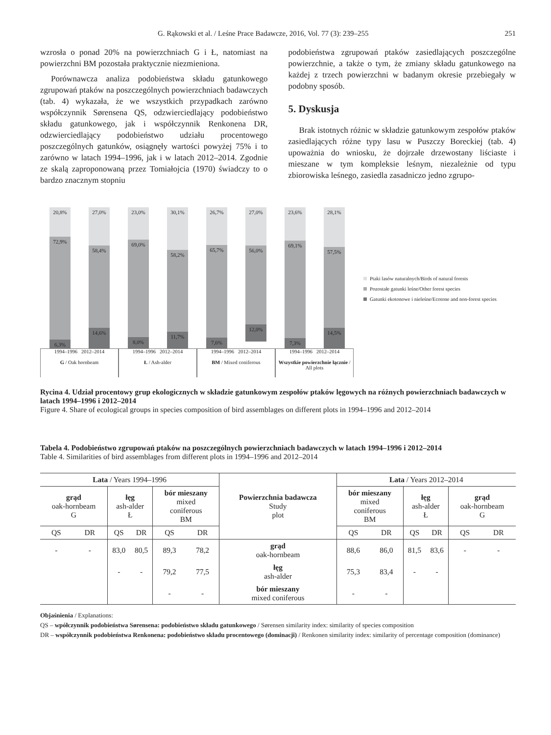G. Rąkowski et al. / Leśne Prace Badawcze, 2016, Vol. 77 (3): 239–255 251
wzrosła o ponad 20% na powierzchniach G i Ł, natomiast na powierzchni BM pozostała praktycznie niezmieniona.
Porównawcza analiza podobieństwa składu gatunkowego zgrupowań ptaków na poszczególnych powierzchniach badawczych (tab. 4) wykazała, że we wszystkich przypadkach zarówno współczynnik Sørensena QS, odzwierciedlający podobieństwo składu gatunkowego, jak i współczynnik Renkonena DR, odzwierciedlający podobieństwo udziału procentowego poszczególnych gatunków, osiągnęły wartości powyżej 75% i to zarówno w latach 1994–1996, jak i w latach 2012–2014. Zgodnie ze skalą zaproponowaną przez Tomiałojcia (1970) świadczy to o bardzo znacznym stopniu
podobieństwa zgrupowań ptaków zasiedlających poszczególne powierzchnie, a także o tym, że zmiany składu gatunkowego na każdej z trzech powierzchni w badanym okresie przebiegały w podobny sposób.
5. Dyskusja
Brak istotnych różnic w składzie gatunkowym zespołów ptaków zasiedlających różne typy lasu w Puszczy Boreckiej (tab. 4) upoważnia do wniosku, że dojrzałe drzewostany liściaste i mieszane w tym kompleksie leśnym, niezależnie od typu zbiorowiska leśnego, zasiedla zasadniczo jedno zgrupo-
20,8%
72,9%
6,3%
27,0%
58,4%
14,6%
23,0%
69,0%
8,0%
30,1%
58,2%
11,7%
26,7%
65,7%
7,6%
27,0%
56,0%
12,0%
23,6%
69,1%
7,3%
28,1%
57,5%
14,5%
1994–1996 2012–2014
G / Oak hornbeam
1994–1996 2012–2014
Ł / Ash-alder
1994–1996 2012–2014
BM / Mixed coniferous
1994–1996 2012–2014
Wszystkie powierzchnie łącznie / All plots
Ptaki lasów naturalnych/Birds of natural forests
Pozostałe gatunki leśne/Other forest species
Gatunki ekotonowe i nieleśne/Ecotone and non-forest species
Rycina 4. Udział procentowy grup ekologicznych w składzie gatunkowym zespołów ptaków lęgowych na różnych powierzchniach badawczych w latach 1994–1996 i 2012–2014
Figure 4. Share of ecological groups in species composition of bird assemblages on different plots in 1994–1996 and 2012–2014
Tabela 4. Podobieństwo zgrupowań ptaków na poszczególnych powierzchniach badawczych w latach 1994–1996 i 2012–2014
Table 4. Similarities of bird assemblages from different plots in 1994–1996 and 2012–2014
| Lata / Years 1994–1996 | | | | | | Powierzchnia badawcza Study plot | Lata / Years 2012–2014 | | | | | |
| --- | --- | --- | --- | --- | --- | --- | --- | --- | --- | --- | --- | --- |
| grąd oak-hornbeam G | | łęg ash-alder Ł | | bór mieszany mixed coniferous BM | | | bór mieszany mixed coniferous BM | | łęg ash-alder Ł | | grąd oak-hornbeam G | |
| QS | DR | QS | DR | QS | DR | | QS | DR | QS | DR | QS | DR |
| - | - | 83,0 | 80,5 | 89,3 | 78,2 | grąd oak-hornbeam | 88,6 | 86,0 | 81,5 | 83,6 | - | - |
| | | - | - | 79,2 | 77,5 | łęg ash-alder | 75,3 | 83,4 | - | - | | |
| | | | | - | - | bór mieszany mixed coniferous | - | - | | | | |
Objaśnienia / Explanations:
QS – wpółczynnik podobieństwa Sørensena: podobieństwo składu gatunkowego / Sørensen similarity index: similarity of species composition
DR – współczynnik podobieństwa Renkonena: podobieństwo składu procentowego (dominacji) / Renkonen similarity index: similarity of percentage composition (dominance)